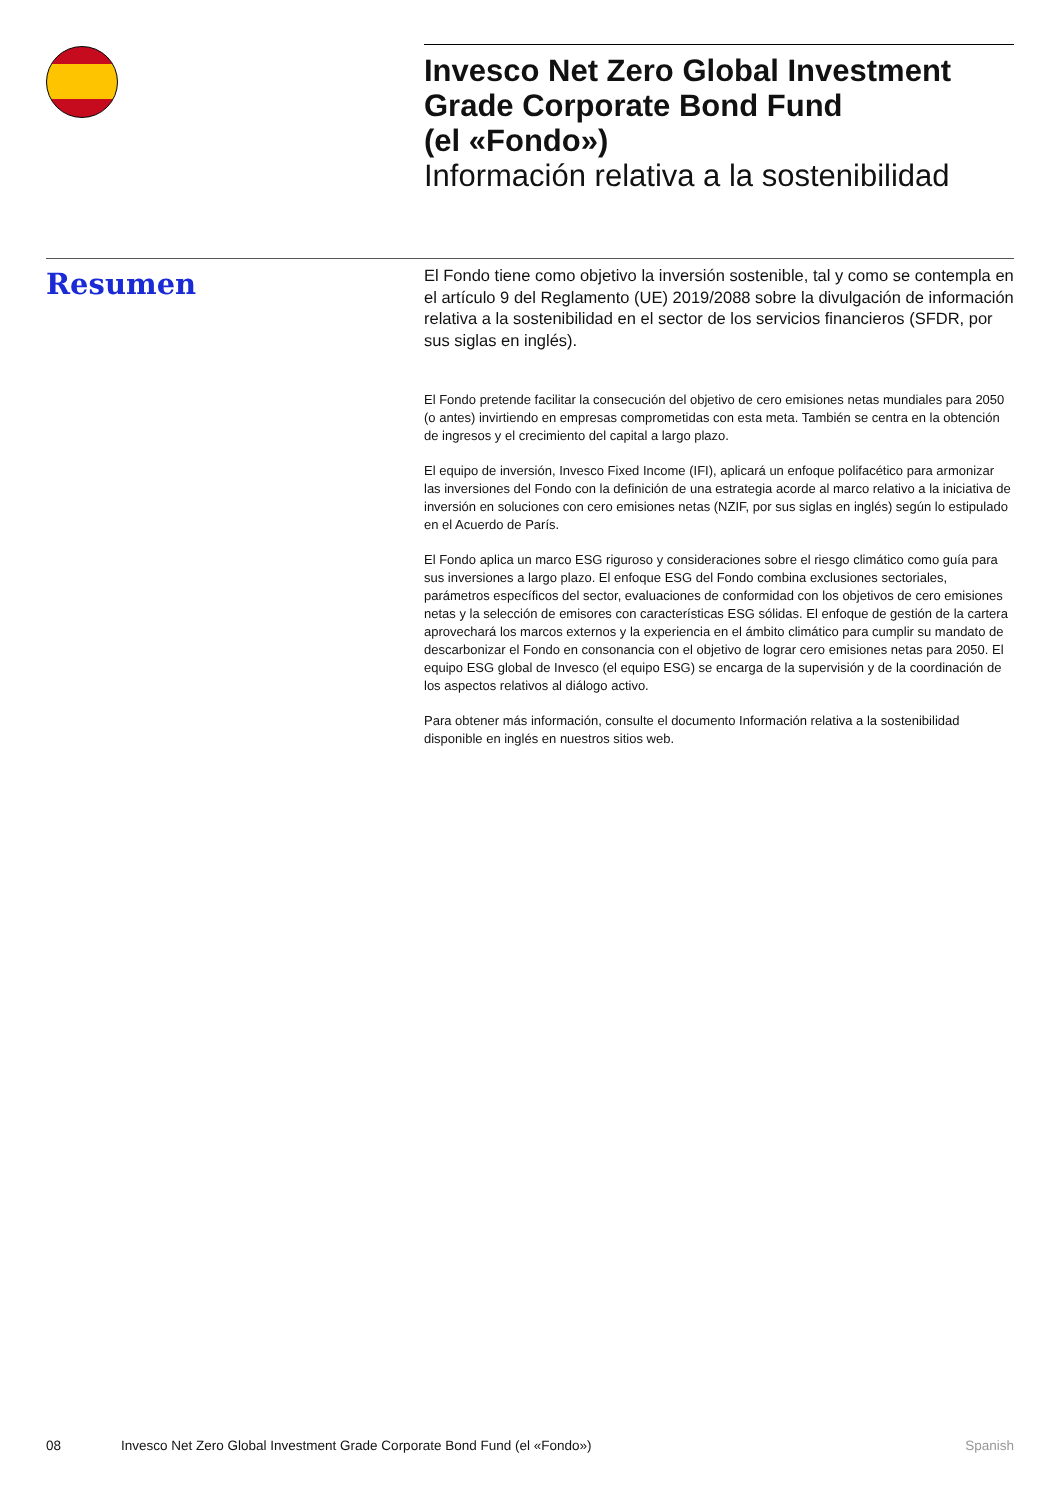Invesco Net Zero Global Investment Grade Corporate Bond Fund
(el «Fondo»)
Información relativa a la sostenibilidad
Resumen
El Fondo tiene como objetivo la inversión sostenible, tal y como se contempla en el artículo 9 del Reglamento (UE) 2019/2088 sobre la divulgación de información relativa a la sostenibilidad en el sector de los servicios financieros (SFDR, por sus siglas en inglés).
El Fondo pretende facilitar la consecución del objetivo de cero emisiones netas mundiales para 2050 (o antes) invirtiendo en empresas comprometidas con esta meta. También se centra en la obtención de ingresos y el crecimiento del capital a largo plazo.
El equipo de inversión, Invesco Fixed Income (IFI), aplicará un enfoque polifacético para armonizar las inversiones del Fondo con la definición de una estrategia acorde al marco relativo a la iniciativa de inversión en soluciones con cero emisiones netas (NZIF, por sus siglas en inglés) según lo estipulado en el Acuerdo de París.
El Fondo aplica un marco ESG riguroso y consideraciones sobre el riesgo climático como guía para sus inversiones a largo plazo. El enfoque ESG del Fondo combina exclusiones sectoriales, parámetros específicos del sector, evaluaciones de conformidad con los objetivos de cero emisiones netas y la selección de emisores con características ESG sólidas. El enfoque de gestión de la cartera aprovechará los marcos externos y la experiencia en el ámbito climático para cumplir su mandato de descarbonizar el Fondo en consonancia con el objetivo de lograr cero emisiones netas para 2050. El equipo ESG global de Invesco (el equipo ESG) se encarga de la supervisión y de la coordinación de los aspectos relativos al diálogo activo.
Para obtener más información, consulte el documento Información relativa a la sostenibilidad disponible en inglés en nuestros sitios web.
08 Invesco Net Zero Global Investment Grade Corporate Bond Fund (el «Fondo») Spanish